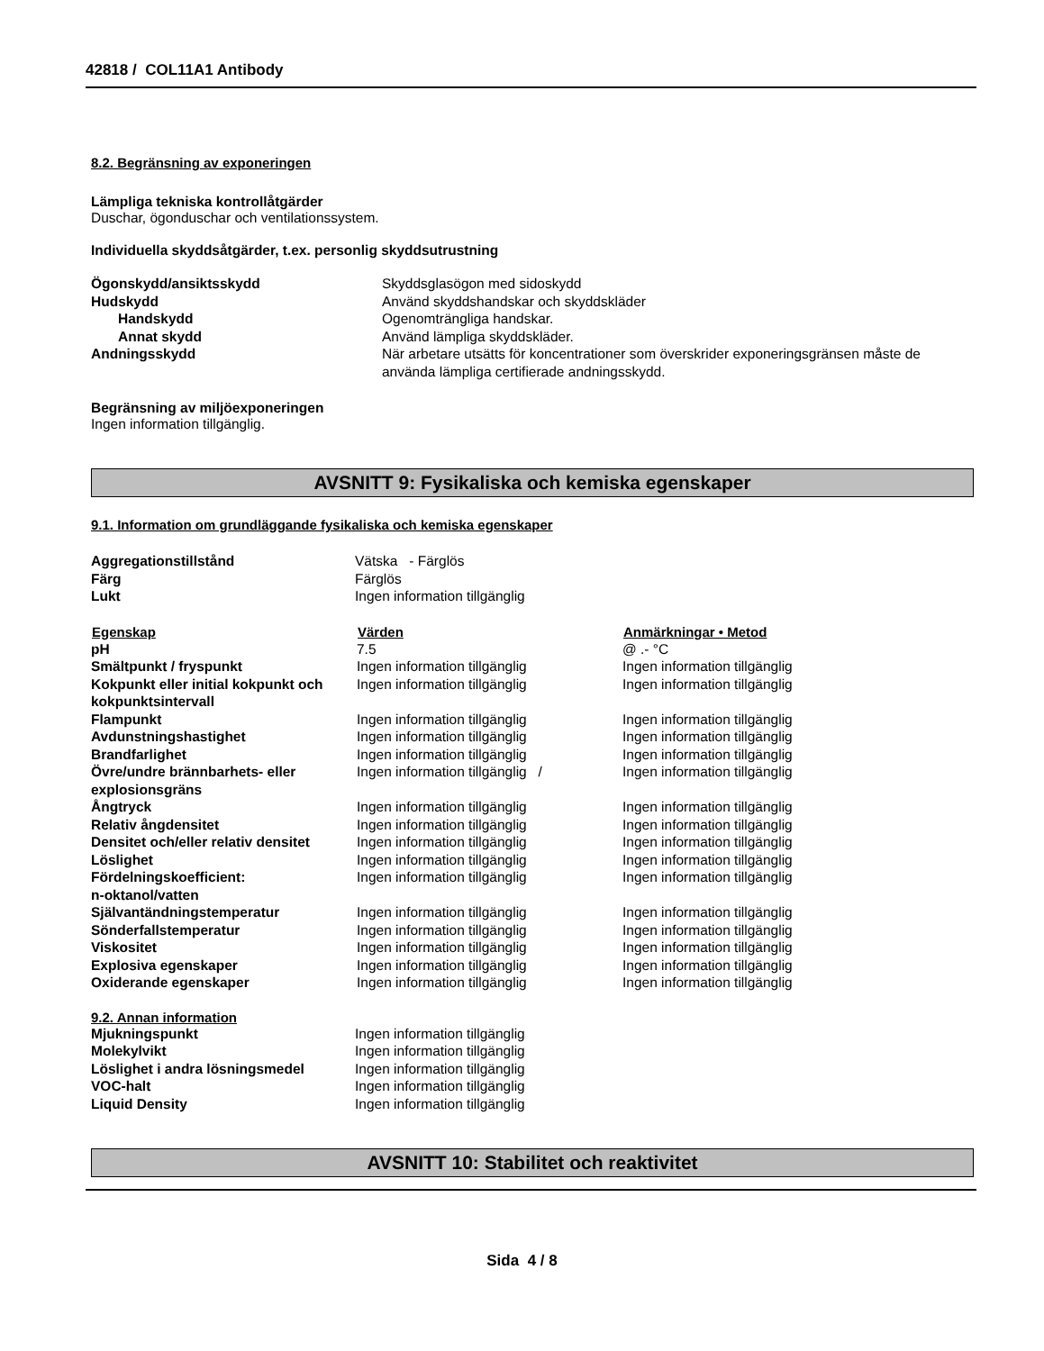42818 / COL11A1 Antibody
8.2. Begränsning av exponeringen
Lämpliga tekniska kontrollåtgärder
Duschar, ögonduschar och ventilationssystem.
Individuella skyddsåtgärder, t.ex. personlig skyddsutrustning
| Ögonskydd/ansiktsskydd | Skyddsglasögon med sidoskydd |
| Hudskydd | Använd skyddshandskar och skyddskläder |
| Handskydd | Ogenomträngliga handskar. |
| Annat skydd | Använd lämpliga skyddskläder. |
| Andningsskydd | När arbetare utsätts för koncentrationer som överskrider exponeringsgränsen måste de använda lämpliga certifierade andningsskydd. |
Begränsning av miljöexponeringen
Ingen information tillgänglig.
AVSNITT 9: Fysikaliska och kemiska egenskaper
9.1. Information om grundläggande fysikaliska och kemiska egenskaper
| Aggregationstillstånd | Vätska - Färglös |
| Färg | Färglös |
| Lukt | Ingen information tillgänglig |
| Egenskap | Värden | Anmärkningar • Metod |
| --- | --- | --- |
| pH | 7.5 | @ .- °C |
| Smältpunkt / fryspunkt | Ingen information tillgänglig | Ingen information tillgänglig |
| Kokpunkt eller initial kokpunkt och kokpunktsintervall | Ingen information tillgänglig | Ingen information tillgänglig |
| Flampunkt | Ingen information tillgänglig | Ingen information tillgänglig |
| Avdunstningshastighet | Ingen information tillgänglig | Ingen information tillgänglig |
| Brandfarlighet | Ingen information tillgänglig | Ingen information tillgänglig |
| Övre/undre brännbarhets- eller explosionsgräns | Ingen information tillgänglig / | Ingen information tillgänglig |
| Ångtryck | Ingen information tillgänglig | Ingen information tillgänglig |
| Relativ ångdensitet | Ingen information tillgänglig | Ingen information tillgänglig |
| Densitet och/eller relativ densitet | Ingen information tillgänglig | Ingen information tillgänglig |
| Löslighet | Ingen information tillgänglig | Ingen information tillgänglig |
| Fördelningskoefficient: n-oktanol/vatten | Ingen information tillgänglig | Ingen information tillgänglig |
| Självantändningstemperatur | Ingen information tillgänglig | Ingen information tillgänglig |
| Sönderfallstemperatur | Ingen information tillgänglig | Ingen information tillgänglig |
| Viskositet | Ingen information tillgänglig | Ingen information tillgänglig |
| Explosiva egenskaper | Ingen information tillgänglig | Ingen information tillgänglig |
| Oxiderande egenskaper | Ingen information tillgänglig | Ingen information tillgänglig |
9.2. Annan information
| Mjukningspunkt | Ingen information tillgänglig |
| Molekylvikt | Ingen information tillgänglig |
| Löslighet i andra lösningsmedel | Ingen information tillgänglig |
| VOC-halt | Ingen information tillgänglig |
| Liquid Density | Ingen information tillgänglig |
AVSNITT 10: Stabilitet och reaktivitet
Sida 4 / 8